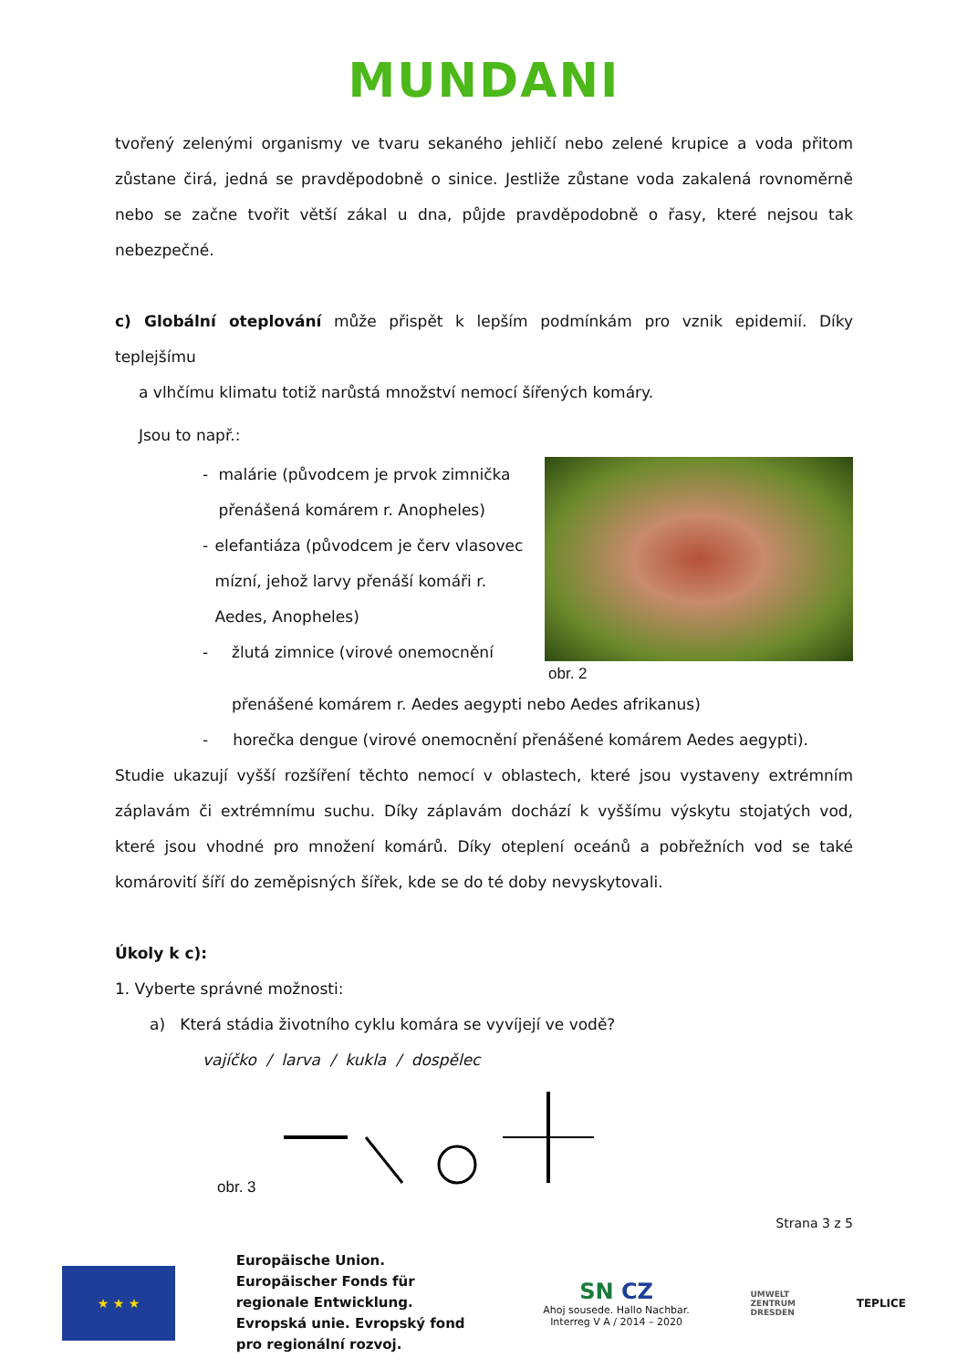MUNDANI
tvořený zelenými organismy ve tvaru sekaného jehličí nebo zelené krupice a voda přitom zůstane čirá, jedná se pravděpodobně o sinice. Jestliže zůstane voda zakalená rovnoměrně nebo se začne tvořit větší zákal u dna, půjde pravděpodobně o řasy, které nejsou tak nebezpečné.
c) Globální oteplování může přispět k lepším podmínkám pro vznik epidemií. Díky teplejšímu
a vlhčímu klimatu totiž narůstá množství nemocí šířených komáry.
Jsou to např.:
- malárie (původcem je prvok zimnička přenášená komárem r. Anopheles)
- elefantiáza (původcem je červ vlasovec mízní, jehož larvy přenáší komáři r. Aedes, Anopheles)
- žlutá zimnice (virové onemocnění
obr. 2
přenášené komárem r. Aedes aegypti nebo Aedes afrikanus)
- horečka dengue (virové onemocnění přenášené komárem Aedes aegypti).
Studie ukazují vyšší rozšíření těchto nemocí v oblastech, které jsou vystaveny extrémním záplavám či extrémnímu suchu. Díky záplavám dochází k vyššímu výskytu stojatých vod, které jsou vhodné pro množení komárů. Díky oteplení oceánů a pobřežních vod se také komárovití šíří do zeměpisných šířek, kde se do té doby nevyskytovali.
Úkoly k c):
1. Vyberte správné možnosti:
a) Která stádia životního cyklu komára se vyvíjejí ve vodě?
vajíčko / larva / kukla / dospělec
obr. 3
Strana 3 z 5
★ ★ ★
Europäische Union. Europäischer Fonds für regionale Entwicklung. Evropská unie. Evropský fond pro regionální rozvoj.
SN CZ
Ahoj sousede. Hallo Nachbar.
Interreg V A / 2014 – 2020
UMWELT
ZENTRUM
DRESDEN
TEPLICE